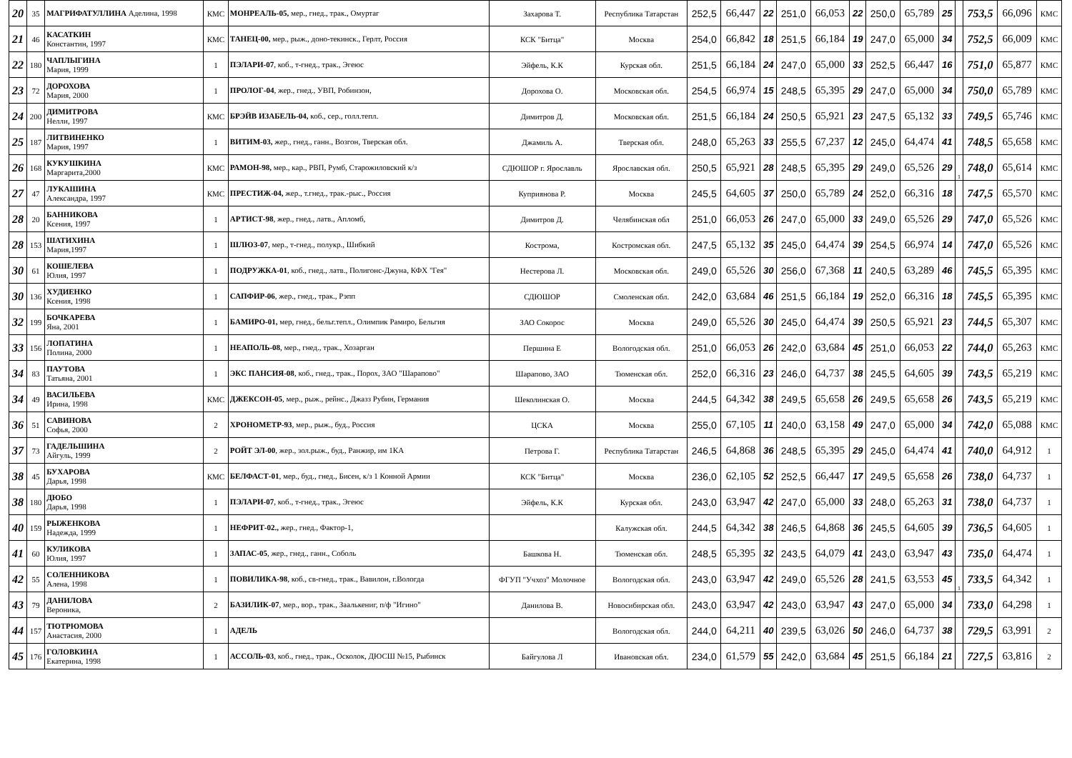| 20 | 35 | МАГРИФАТУЛЛИНА Аделина, 1998 | КМС | МОНРЕАЛЬ-05, мер., гнед., трак., Омуртаг | Захарова Т. | Республика Татарстан | 252,5 | 66,447 | 22 | 251,0 | 66,053 | 22 | 250,0 | 65,789 | 25 | | 753,5 | 66,096 | КМС |
| 21 | 46 | КАСАТКИН Константин, 1997 | КМС | ТАНЕЦ-00, мер., рыж., доно-текинск., Герлт, Россия | КСК "Битца" | Москва | 254,0 | 66,842 | 18 | 251,5 | 66,184 | 19 | 247,0 | 65,000 | 34 | | 752,5 | 66,009 | КМС |
| 22 | 180 | ЧАПЛЫГИНА Мария, 1999 | 1 | ПЭЛАРИ-07 , коб., т-гнед., трак., Эгеюс | Эйфель, К.К | Курская обл. | 251,5 | 66,184 | 24 | 247,0 | 65,000 | 33 | 252,5 | 66,447 | 16 | | 751,0 | 65,877 | КМС |
| 23 | 72 | ДОРОХОВА Мария, 2000 | 1 | ПРОЛОГ-04 , жер., гнед., УВП, Робинзон, | Дорохова О. | Московская обл. | 254,5 | 66,974 | 15 | 248,5 | 65,395 | 29 | 247,0 | 65,000 | 34 | | 750,0 | 65,789 | КМС |
| 24 | 200 | ДИМИТРОВА Нелли, 1997 | КМС | БРЭЙВ ИЗАБЕЛЬ-04, коб., сер., голл.тепл. | Димитров Д. | Московская обл. | 251,5 | 66,184 | 24 | 250,5 | 65,921 | 23 | 247,5 | 65,132 | 33 | | 749,5 | 65,746 | КМС |
| 25 | 187 | ЛИТВИНЕНКО Мария, 1997 | 1 | ВИТИМ-03, жер., гнед., ганн., Возгон, Тверская обл. | Джамиль А. | Тверская обл. | 248,0 | 65,263 | 33 | 255,5 | 67,237 | 12 | 245,0 | 64,474 | 41 | | 748,5 | 65,658 | КМС |
| 26 | 168 | КУКУШКИНА Маргарита,2000 | КМС | РАМОН-98, мер., кар., РВП, Румб, Старожиловский к/з | СДЮШОР г. Ярославль | Ярославская обл. | 250,5 | 65,921 | 28 | 248,5 | 65,395 | 29 | 249,0 | 65,526 | 29 | 1 | 748,0 | 65,614 | КМС |
| 27 | 47 | ЛУКАШИНА Александра, 1997 | КМС | ПРЕСТИЖ-04, жер., т.гнед., трак.-рыс., Россия | Куприянова Р. | Москва | 245,5 | 64,605 | 37 | 250,0 | 65,789 | 24 | 252,0 | 66,316 | 18 | | 747,5 | 65,570 | КМС |
| 28 | 20 | БАННИКОВА Ксения, 1997 | 1 | АРТИСТ-98 , жер., гнед., латв., Апломб, | Димитров Д. | Челябинская обл | 251,0 | 66,053 | 26 | 247,0 | 65,000 | 33 | 249,0 | 65,526 | 29 | | 747,0 | 65,526 | КМС |
| 28 | 153 | ШАТИХИНА Мария,1997 | 1 | ШЛЮЗ-07 , мер., т-гнед., полукр., Шибкий | Кострома, | Костромская обл. | 247,5 | 65,132 | 35 | 245,0 | 64,474 | 39 | 254,5 | 66,974 | 14 | | 747,0 | 65,526 | КМС |
| 30 | 61 | КОШЕЛЕВА Юлия, 1997 | 1 | ПОДРУЖКА-01 , коб., гнед., латв., Полигонс-Джуна, КФХ "Гея" | Нестерова Л. | Московская обл. | 249,0 | 65,526 | 30 | 256,0 | 67,368 | 11 | 240,5 | 63,289 | 46 | | 745,5 | 65,395 | КМС |
| 30 | 136 | ХУДИЕНКО Ксения, 1998 | 1 | САПФИР-06 , жер., гнед., трак., Рэпп | СДЮШОР | Смоленская обл. | 242,0 | 63,684 | 46 | 251,5 | 66,184 | 19 | 252,0 | 66,316 | 18 | | 745,5 | 65,395 | КМС |
| 32 | 199 | БОЧКАРЕВА Яна, 2001 | 1 | БАМИРО-01, мер, гнед., бельг.тепл., Олимпик Рамиро, Бельгия | ЗАО Сокорос | Москва | 249,0 | 65,526 | 30 | 245,0 | 64,474 | 39 | 250,5 | 65,921 | 23 | | 744,5 | 65,307 | КМС |
| 33 | 156 | ЛОПАТИНА Полина, 2000 | 1 | НЕАПОЛЬ-08 , мер., гнед., трак., Хозарган | Першина Е | Вологодская обл. | 251,0 | 66,053 | 26 | 242,0 | 63,684 | 45 | 251,0 | 66,053 | 22 | | 744,0 | 65,263 | КМС |
| 34 | 83 | ПАУТОВА Татьяна, 2001 | 1 | ЭКС ПАНСИЯ-08 , коб., гнед., трак., Порох, ЗАО "Шарапово" | Шарапово, ЗАО | Тюменская обл. | 252,0 | 66,316 | 23 | 246,0 | 64,737 | 38 | 245,5 | 64,605 | 39 | | 743,5 | 65,219 | КМС |
| 34 | 49 | ВАСИЛЬЕВА Ирина, 1998 | КМС | ДЖЕКСОН-05 , мер., рыж., рейнс., Джазз Рубин, Германия | Шеколинская О. | Москва | 244,5 | 64,342 | 38 | 249,5 | 65,658 | 26 | 249,5 | 65,658 | 26 | | 743,5 | 65,219 | КМС |
| 36 | 51 | САВИНОВА Софья, 2000 | 2 | ХРОНОМЕТР-93 , мер., рыж., буд., Россия | ЦСКА | Москва | 255,0 | 67,105 | 11 | 240,0 | 63,158 | 49 | 247,0 | 65,000 | 34 | | 742,0 | 65,088 | КМС |
| 37 | 73 | ГАДЕЛЬШИНА Айгуль, 1999 | 2 | РОЙТ ЭЛ-00 , жер., зол.рыж., буд., Ранжир, им 1КА | Петрова Г. | Республика Татарстан | 246,5 | 64,868 | 36 | 248,5 | 65,395 | 29 | 245,0 | 64,474 | 41 | | 740,0 | 64,912 | 1 |
| 38 | 45 | БУХАРОВА Дарья, 1998 | КМС | БЕЛФАСТ-01 , мер., буд., гнед., Бисен, к/з 1 Конной Армии | КСК "Битца" | Москва | 236,0 | 62,105 | 52 | 252,5 | 66,447 | 17 | 249,5 | 65,658 | 26 | | 738,0 | 64,737 | 1 |
| 38 | 180 | ДЮБО Дарья, 1998 | 1 | ПЭЛАРИ-07 , коб., т-гнед., трак., Эгеюс | Эйфель, К.К | Курская обл. | 243,0 | 63,947 | 42 | 247,0 | 65,000 | 33 | 248,0 | 65,263 | 31 | | 738,0 | 64,737 | 1 |
| 40 | 159 | РЫЖЕНКОВА Надежда, 1999 | 1 | НЕФРИТ-02., жер., гнед., Фактор-1, | | Калужская обл. | 244,5 | 64,342 | 38 | 246,5 | 64,868 | 36 | 245,5 | 64,605 | 39 | | 736,5 | 64,605 | 1 |
| 41 | 60 | КУЛИКОВА Юлия, 1997 | 1 | ЗАПАС-05 , жер., гнед., ганн., Соболь | Башкова Н. | Тюменская обл. | 248,5 | 65,395 | 32 | 243,5 | 64,079 | 41 | 243,0 | 63,947 | 43 | | 735,0 | 64,474 | 1 |
| 42 | 55 | СОЛЕННИКОВА Алена, 1998 | 1 | ПОВИЛИКА-98 , коб., св-гнед., трак., Вавилон, г.Вологда | ФГУП "Учхоз" Молочное | Вологодская обл. | 243,0 | 63,947 | 42 | 249,0 | 65,526 | 28 | 241,5 | 63,553 | 45 | 1 | 733,5 | 64,342 | 1 |
| 43 | 79 | ДАНИЛОВА Вероника, | 2 | БАЗИЛИК-07 , мер., вор., трак., Заалькениг, п/ф "Игино" | Данилова В. | Новосибирская обл. | 243,0 | 63,947 | 42 | 243,0 | 63,947 | 43 | 247,0 | 65,000 | 34 | | 733,0 | 64,298 | 1 |
| 44 | 157 | ТЮТРЮМОВА Анастасия, 2000 | 1 | АДЕЛЬ | | Вологодская обл. | 244,0 | 64,211 | 40 | 239,5 | 63,026 | 50 | 246,0 | 64,737 | 38 | | 729,5 | 63,991 | 2 |
| 45 | 176 | ГОЛОВКИНА Екатерина, 1998 | 1 | АССОЛЬ-03 , коб., гнед., трак., Осколок, ДЮСШ №15, Рыбинск | Байгулова Л | Ивановская обл. | 234,0 | 61,579 | 55 | 242,0 | 63,684 | 45 | 251,5 | 66,184 | 21 | | 727,5 | 63,816 | 2 |